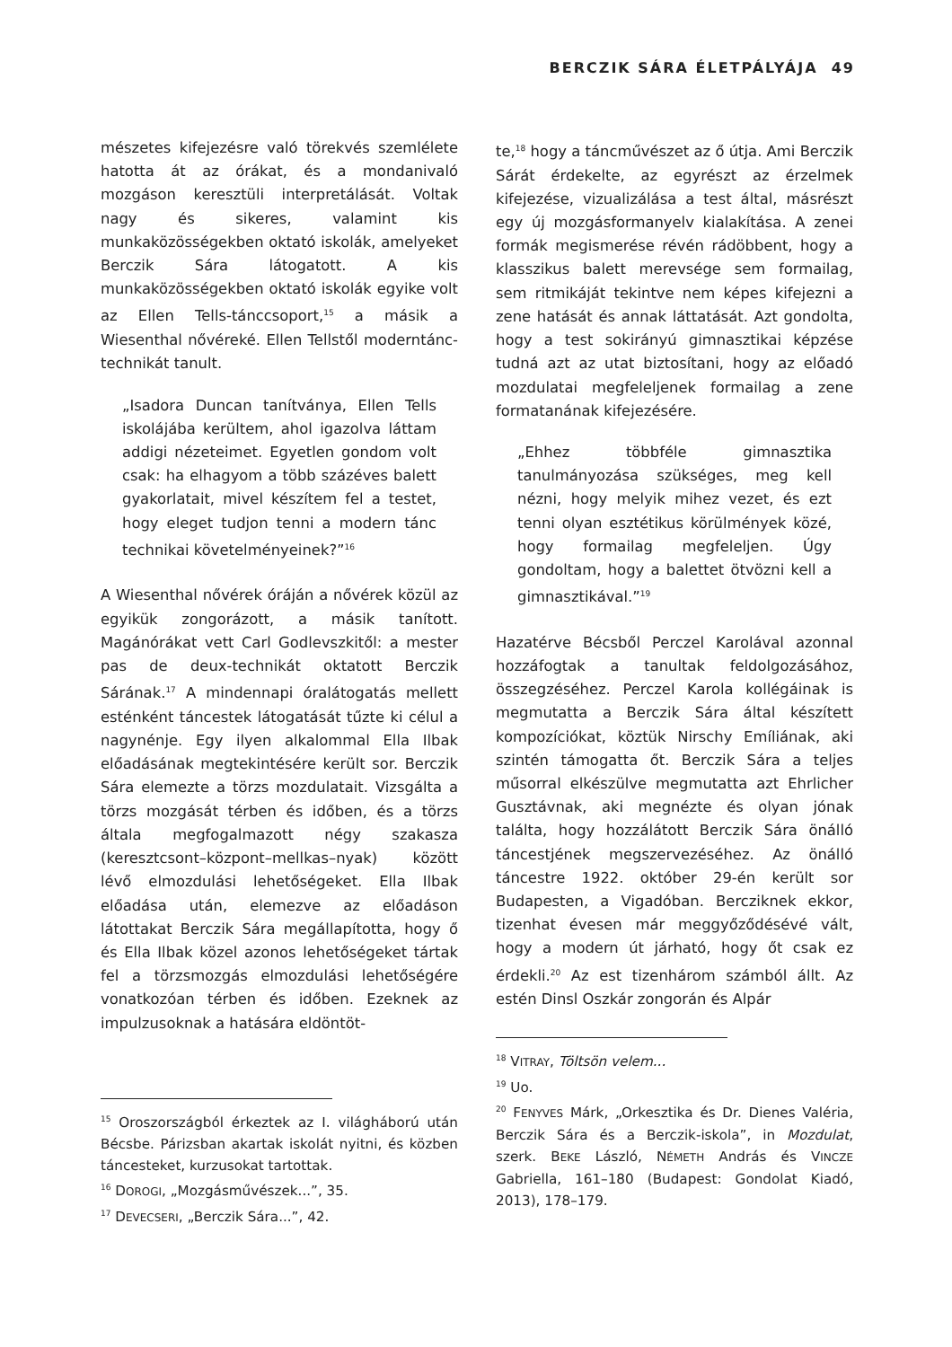BERCZIK SÁRA ÉLETPÁLYÁJA 49
mészetes kifejezésre való törekvés szemlélete hatotta át az órákat, és a mondanivaló mozgáson keresztüli interpretálását. Voltak nagy és sikeres, valamint kis munkaközösségekben oktató iskolák, amelyeket Berczik Sára látogatott. A kis munkaközösségekben oktató iskolák egyike volt az Ellen Tells-tánccsoport,<sup>15</sup> a másik a Wiesenthal nővéreké. Ellen Tellstől moderntánc-technikát tanult.
„Isadora Duncan tanítványa, Ellen Tells iskolájába kerültem, ahol igazolva láttam addigi nézeteimet. Egyetlen gondom volt csak: ha elhagyom a több százéves balett gyakorlatait, mivel készítem fel a testet, hogy eleget tudjon tenni a modern tánc technikai követelményeinek?”<sup>16</sup>
A Wiesenthal nővérek óráján a nővérek közül az egyikük zongorázott, a másik tanított. Magánórákat vett Carl Godlevszkitől: a mester pas de deux-technikát oktatott Berczik Sárának.<sup>17</sup> A mindennapi óralátogatás mellett esténként táncestek látogatását tűzte ki célul a nagynénje. Egy ilyen alkalommal Ella Ilbak előadásának megtekintésére került sor. Berczik Sára elemezte a törzs mozdulatait. Vizsgálta a törzs mozgását térben és időben, és a törzs általa megfogalmazott négy szakasza (keresztcsont–központ–mellkas–nyak) között lévő elmozdulási lehetőségeket. Ella Ilbak előadása után, elemezve az előadáson látottakat Berczik Sára megállapította, hogy ő és Ella Ilbak közel azonos lehetőségeket tártak fel a törzsmozgás elmozdulási lehetőségére vonatkozóan térben és időben. Ezeknek az impulzusoknak a hatására eldöntöt-
<sup>15</sup> Oroszországból érkeztek az I. világháború után Bécsbe. Párizsban akartak iskolát nyitni, és közben táncesteket, kurzusokat tartottak.
<sup>16</sup> DOROGI, „Mozgásművészek...”, 35.
<sup>17</sup> DEVECSERI, „Berczik Sára...”, 42.
te,<sup>18</sup> hogy a táncművészet az ő útja. Ami Berczik Sárát érdekelte, az egyrészt az érzelmek kifejezése, vizualizálása a test által, másrészt egy új mozgásformanyelv kialakítása. A zenei formák megismerése révén rádöbbent, hogy a klasszikus balett merevsége sem formailag, sem ritmikáját tekintve nem képes kifejezni a zene hatását és annak láttatását. Azt gondolta, hogy a test sokirányú gimnasztikai képzése tudná azt az utat biztosítani, hogy az előadó mozdulatai megfeleljenek formailag a zene formatanának kifejezésére.
„Ehhez többféle gimnasztika tanulmányozása szükséges, meg kell nézni, hogy melyik mihez vezet, és ezt tenni olyan esztétikus körülmények közé, hogy formailag megfeleljen. Úgy gondoltam, hogy a balettet ötvözni kell a gimnasztikával.”<sup>19</sup>
Hazatérve Bécsből Perczel Karolával azonnal hozzáfogtak a tanultak feldolgozásához, összegzéséhez. Perczel Karola kollégáinak is megmutatta a Berczik Sára által készített kompozíciókat, köztük Nirschy Emíliának, aki szintén támogatta őt. Berczik Sára a teljes műsorral elkészülve megmutatta azt Ehrlicher Gusztávnak, aki megnézte és olyan jónak találta, hogy hozzálátott Berczik Sára önálló táncestjének megszervezéséhez. Az önálló táncestre 1922. október 29-én került sor Budapesten, a Vigadóban. Bercziknek ekkor, tizenhat évesen már meggyőződésévé vált, hogy a modern út járható, hogy őt csak ez érdekli.<sup>20</sup> Az est tizenhárom számból állt. Az estén Dinsl Oszkár zongorán és Alpár
<sup>18</sup> VITRAY, Töltsön velem...
<sup>19</sup> Uo.
<sup>20</sup> FENYVES Márk, „Orkesztika és Dr. Dienes Valéria, Berczik Sára és a Berczik-iskola”, in Mozdulat, szerk. BEKE László, NÉMETH András és VINCZE Gabriella, 161–180 (Budapest: Gondolat Kiadó, 2013), 178–179.